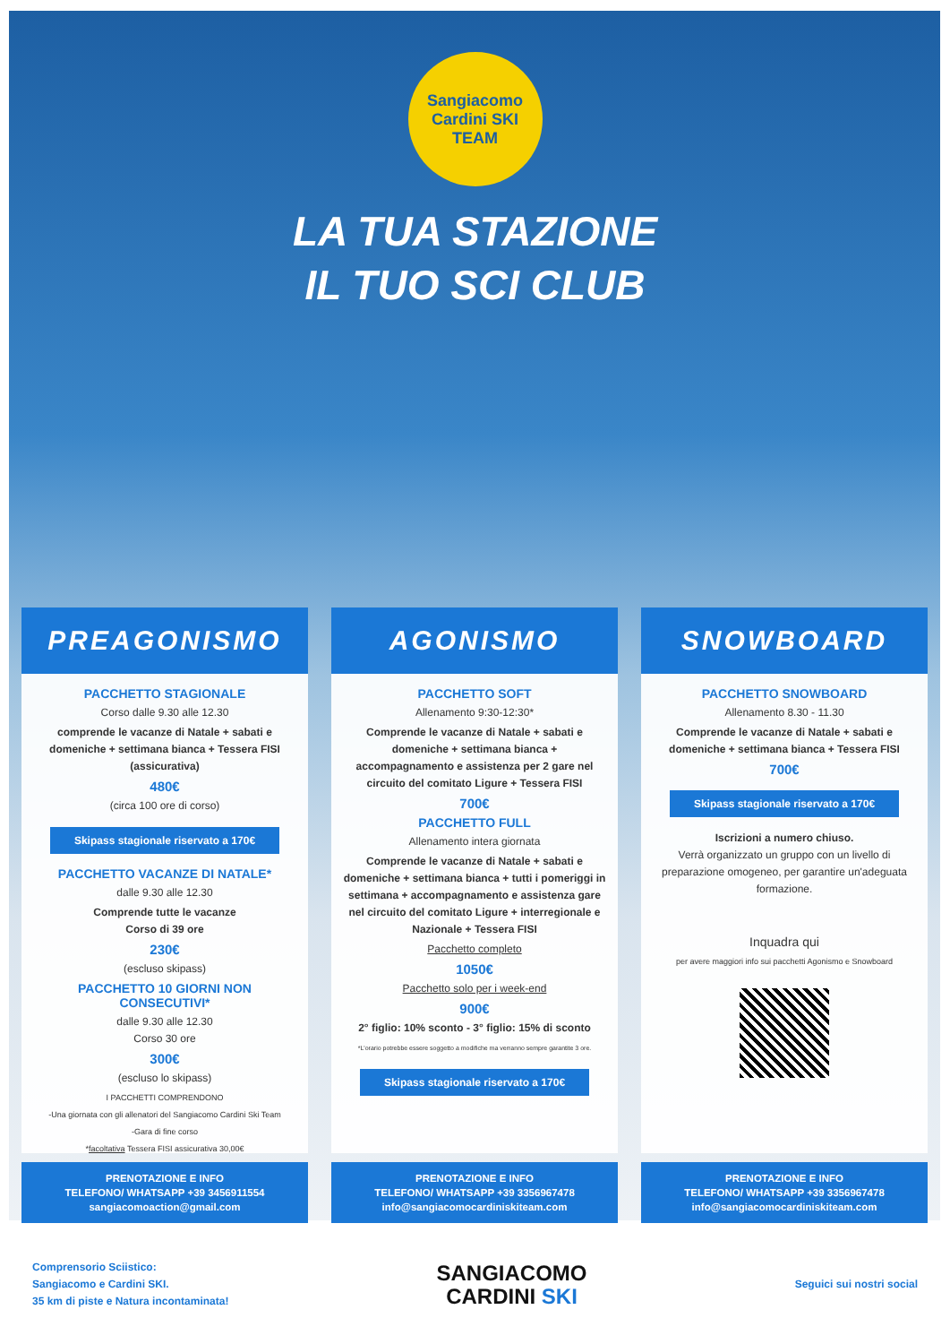Sangiacomo
Cardini SKI
TEAM
LA TUA STAZIONE
IL TUO SCI CLUB
PREAGONISMO
PACCHETTO STAGIONALE
Corso dalle 9.30 alle 12.30
comprende le vacanze di Natale + sabati e domeniche + settimana bianca + Tessera FISI (assicurativa)
480€
(circa 100 ore di corso)
Skipass stagionale riservato a 170€
PACCHETTO VACANZE DI NATALE*
dalle 9.30 alle 12.30
Comprende tutte le vacanze
Corso di 39 ore
230€
(escluso skipass)
PACCHETTO 10 GIORNI NON CONSECUTIVI*
dalle 9.30 alle 12.30
Corso 30 ore
300€
(escluso lo skipass)
I PACCHETTI COMPRENDONO
-Una giornata con gli allenatori del Sangiacomo Cardini Ski Team
-Gara di fine corso
*facoltativa Tessera FISI assicurativa 30,00€
PRENOTAZIONE E INFO
TELEFONO/ WHATSAPP +39 3456911554
sangiacomoaction@gmail.com
AGONISMO
PACCHETTO SOFT
Allenamento 9:30-12:30*
Comprende le vacanze di Natale + sabati e domeniche + settimana bianca + accompagnamento e assistenza per 2 gare nel circuito del comitato Ligure + Tessera FISI
700€
PACCHETTO FULL
Allenamento intera giornata
Comprende le vacanze di Natale + sabati e domeniche + settimana bianca + tutti i pomeriggi in settimana + accompagnamento e assistenza gare nel circuito del comitato Ligure + interregionale e Nazionale + Tessera FISI
Pacchetto completo
1050€
Pacchetto solo per i week-end
900€
2° figlio: 10% sconto - 3° figlio: 15% di sconto
*L'orario potrebbe essere soggetto a modifiche ma verranno sempre garantite 3 ore.
Skipass stagionale riservato a 170€
PRENOTAZIONE E INFO
TELEFONO/ WHATSAPP +39 3356967478
info@sangiacomocardiniskiteam.com
SNOWBOARD
PACCHETTO SNOWBOARD
Allenamento 8.30 - 11.30
Comprende le vacanze di Natale + sabati e domeniche + settimana bianca + Tessera FISI
700€
Skipass stagionale riservato a 170€
Iscrizioni a numero chiuso.
Verrà organizzato un gruppo con un livello di preparazione omogeneo, per garantire un'adeguata formazione.
Inquadra qui
per avere maggiori info sui pacchetti Agonismo e Snowboard
PRENOTAZIONE E INFO
TELEFONO/ WHATSAPP +39 3356967478
info@sangiacomocardiniskiteam.com
Comprensorio Sciistico:
Sangiacomo e Cardini SKI.
35 km di piste e Natura incontaminata!
SANGIACOMO
CARDINI SKI
Seguici sui nostri social